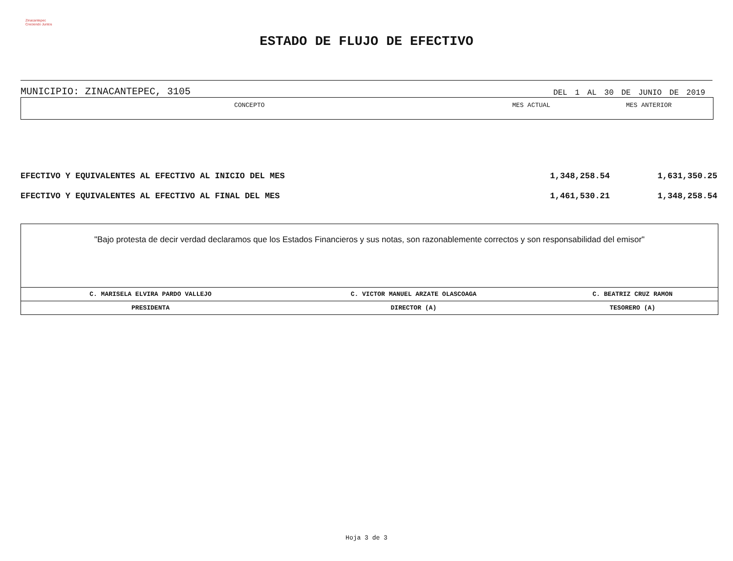Zinacantepec
Creciendo Juntos
ESTADO DE FLUJO DE EFECTIVO
MUNICIPIO: ZINACANTEPEC, 3105 DEL 1 AL 30 DE JUNIO DE 2019
| CONCEPTO | MES ACTUAL | MES ANTERIOR |
| --- | --- | --- |
| EFECTIVO Y EQUIVALENTES AL EFECTIVO AL INICIO DEL MES | 1,348,258.54 | 1,631,350.25 |
| EFECTIVO Y EQUIVALENTES AL EFECTIVO AL FINAL DEL MES | 1,461,530.21 | 1,348,258.54 |
"Bajo protesta de decir verdad declaramos que los Estados Financieros y sus notas, son razonablemente correctos y son responsabilidad del emisor"
| C. MARISELA ELVIRA PARDO VALLEJO | C. VICTOR MANUEL ARZATE OLASCOAGA | C. BEATRIZ CRUZ RAMON |
| PRESIDENTA | DIRECTOR (A) | TESORERO (A) |
Hoja 3 de 3